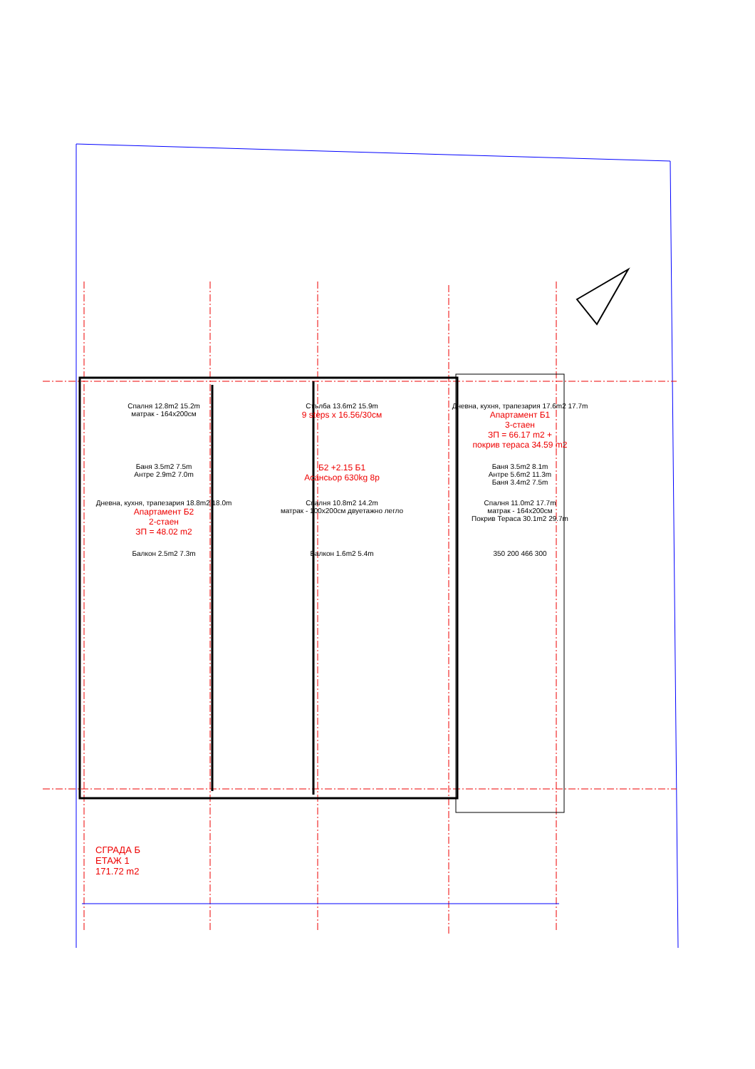Спалня 12.8m2 15.2m
матрак - 164x200см
Стълба 13.6m2 15.9m
9 steps x 16.56/30см
Дневна, кухня, трапезария 17.6m2 17.7m
Апартамент Б1
3-стаен
ЗП = 66.17 m2 +
покрив тераса 34.59 m2
Баня 3.5m2 7.5m
Антре 2.9m2 7.0m
Б2 +2.15 Б1
Асансьор 630kg 8p
Баня 3.5m2 8.1m
Антре 5.6m2 11.3m
Баня 3.4m2 7.5m
Дневна, кухня, трапезария 18.8m2 18.0m
Апартамент Б2
2-стаен
ЗП = 48.02 m2
Спалня 10.8m2 14.2m
матрак - 100x200см двуетажно легло
Спалня 11.0m2 17.7m
матрак - 164x200см
Покрив Тераса 30.1m2 29.7m
Балкон 2.5m2 7.3m
Балкон 1.6m2 5.4m
350 200 466 300
СГРАДА Б
ЕТАЖ 1
171.72 m2